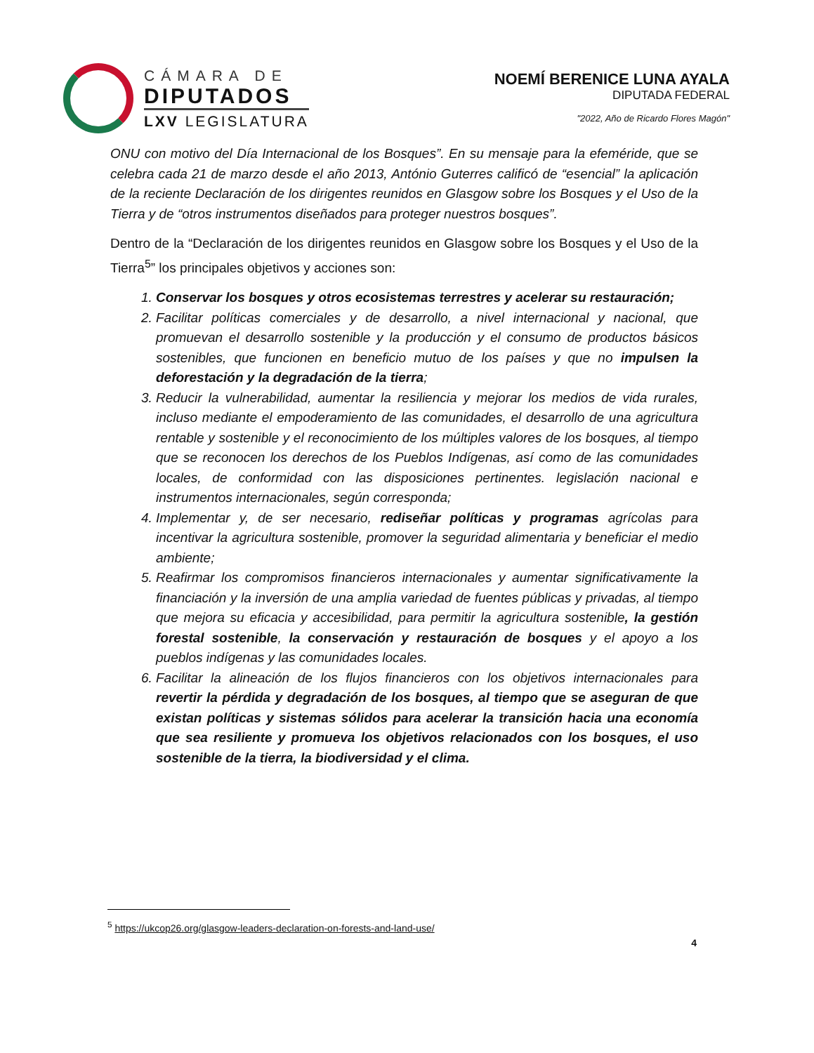CÁMARA DE
DIPUTADOS
LXV LEGISLATURA
NOEMÍ BERENICE LUNA AYALA
DIPUTADA FEDERAL
"2022, Año de Ricardo Flores Magón"
ONU con motivo del Día Internacional de los Bosques”. En su mensaje para la efeméride, que se celebra cada 21 de marzo desde el año 2013, António Guterres calificó de “esencial” la aplicación de la reciente Declaración de los dirigentes reunidos en Glasgow sobre los Bosques y el Uso de la Tierra y de “otros instrumentos diseñados para proteger nuestros bosques”.
Dentro de la “Declaración de los dirigentes reunidos en Glasgow sobre los Bosques y el Uso de la Tierra<sup>5</sup>” los principales objetivos y acciones son:
1. Conservar los bosques y otros ecosistemas terrestres y acelerar su restauración;
2. Facilitar políticas comerciales y de desarrollo, a nivel internacional y nacional, que promuevan el desarrollo sostenible y la producción y el consumo de productos básicos sostenibles, que funcionen en beneficio mutuo de los países y que no impulsen la deforestación y la degradación de la tierra;
3. Reducir la vulnerabilidad, aumentar la resiliencia y mejorar los medios de vida rurales, incluso mediante el empoderamiento de las comunidades, el desarrollo de una agricultura rentable y sostenible y el reconocimiento de los múltiples valores de los bosques, al tiempo que se reconocen los derechos de los Pueblos Indígenas, así como de las comunidades locales, de conformidad con las disposiciones pertinentes. legislación nacional e instrumentos internacionales, según corresponda;
4. Implementar y, de ser necesario, rediseñar políticas y programas agrícolas para incentivar la agricultura sostenible, promover la seguridad alimentaria y beneficiar el medio ambiente;
5. Reafirmar los compromisos financieros internacionales y aumentar significativamente la financiación y la inversión de una amplia variedad de fuentes públicas y privadas, al tiempo que mejora su eficacia y accesibilidad, para permitir la agricultura sostenible, la gestión forestal sostenible, la conservación y restauración de bosques y el apoyo a los pueblos indígenas y las comunidades locales.
6. Facilitar la alineación de los flujos financieros con los objetivos internacionales para revertir la pérdida y degradación de los bosques, al tiempo que se aseguran de que existan políticas y sistemas sólidos para acelerar la transición hacia una economía que sea resiliente y promueva los objetivos relacionados con los bosques, el uso sostenible de la tierra, la biodiversidad y el clima.
<sup>5</sup> https://ukcop26.org/glasgow-leaders-declaration-on-forests-and-land-use/
4